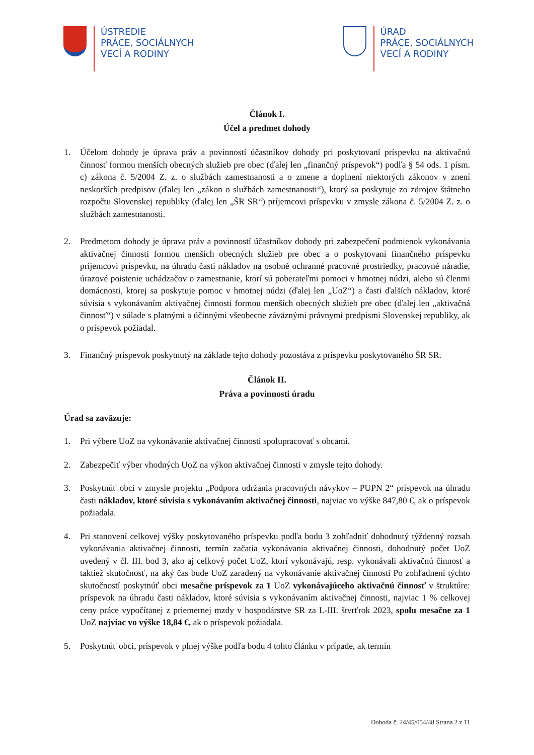ÚSTREDIE
PRÁCE, SOCIÁLNYCH
VECÍ A RODINY
ÚRAD
PRÁCE, SOCIÁLNYCH
VECÍ A RODINY
Článok I.
Účel a predmet dohody
1. Účelom dohody je úprava práv a povinností účastníkov dohody pri poskytovaní príspevku na aktivačnú činnosť formou menších obecných služieb pre obec (ďalej len „finančný príspevok“) podľa § 54 ods. 1 písm. c) zákona č. 5/2004 Z. z. o službách zamestnanosti a o zmene a doplnení niektorých zákonov v znení neskorších predpisov (ďalej len „zákon o službách zamestnanosti“), ktorý sa poskytuje zo zdrojov štátneho rozpočtu Slovenskej republiky (ďalej len „ŠR SR“) príjemcovi príspevku v zmysle zákona č. 5/2004 Z. z. o službách zamestnanosti.
2. Predmetom dohody je úprava práv a povinností účastníkov dohody pri zabezpečení podmienok vykonávania aktivačnej činnosti formou menších obecných služieb pre obec a o poskytovaní finančného príspevku príjemcovi príspevku, na úhradu časti nákladov na osobné ochranné pracovné prostriedky, pracovné náradie, úrazové poistenie uchádzačov o zamestnanie, ktorí sú poberateľmi pomoci v hmotnej núdzi, alebo sú členmi domácnosti, ktorej sa poskytuje pomoc v hmotnej núdzi (ďalej len „UoZ“) a časti ďalších nákladov, ktoré súvisia s vykonávaním aktivačnej činnosti formou menších obecných služieb pre obec (ďalej len „aktivačná činnosť“) v súlade s platnými a účinnými všeobecne záväznými právnymi predpismi Slovenskej republiky, ak o príspevok požiadal.
3. Finančný príspevok poskytnutý na základe tejto dohody pozostáva z príspevku poskytovaného ŠR SR.
Článok II.
Práva a povinnosti úradu
Úrad sa zaväzuje:
1. Pri výbere UoZ na vykonávanie aktivačnej činnosti spolupracovať s obcami.
2. Zabezpečiť výber vhodných UoZ na výkon aktivačnej činnosti v zmysle tejto dohody.
3. Poskytnúť obci v zmysle projektu „Podpora udržania pracovných návykov – PUPN 2“ príspevok na úhradu časti nákladov, ktoré súvisia s vykonávaním aktivačnej činnosti, najviac vo výške 847,80 €, ak o príspevok požiadala.
4. Pri stanovení celkovej výšky poskytovaného príspevku podľa bodu 3 zohľadniť dohodnutý týždenný rozsah vykonávania aktivačnej činnosti, termín začatia vykonávania aktivačnej činnosti, dohodnutý počet UoZ uvedený v čl. III. bod 3, ako aj celkový počet UoZ, ktorí vykonávajú, resp. vykonávali aktivačnú činnosť a taktiež skutočnosť, na aký čas bude UoZ zaradený na vykonávanie aktivačnej činnosti Po zohľadnení týchto skutočností poskytnúť obci mesačne príspevok za 1 UoZ vykonávajúceho aktivačnú činnosť v štruktúre: príspevok na úhradu časti nákladov, ktoré súvisia s vykonávaním aktivačnej činnosti, najviac 1 % celkovej ceny práce vypočítanej z priemernej mzdy v hospodárstve SR za I.-III. štvrťrok 2023, spolu mesačne za 1 UoZ najviac vo výške 18,84 €, ak o príspevok požiadala.
5. Poskytnúť obci, príspevok v plnej výške podľa bodu 4 tohto článku v prípade, ak termín
Dohoda č. 24/45/054/48 Strana 2 z 11